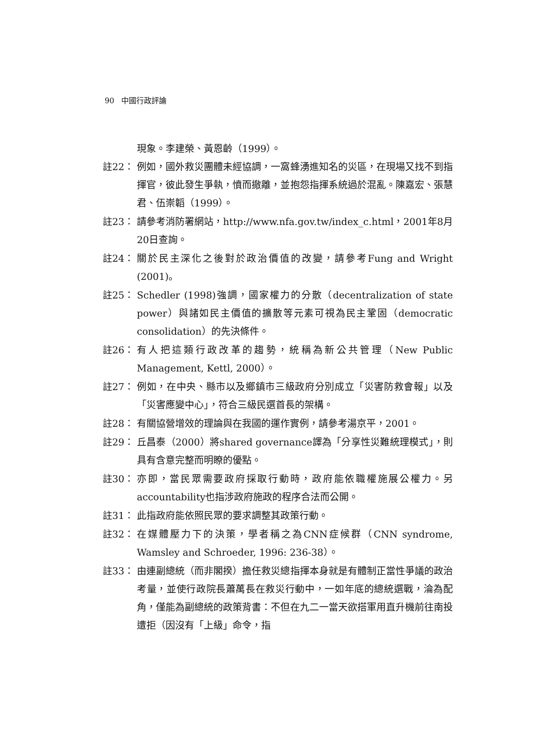90 中國行政評論
現象。李建榮、黃恩齡（1999）。
註22： 例如，國外救災團體未經協調，一窩蜂湧進知名的災區，在現場又找不到指揮官，彼此發生爭執，憤而撤離，並抱怨指揮系統過於混亂。陳嘉宏、張慧君、伍崇韜（1999）。
註23： 請參考消防署網站，http://www.nfa.gov.tw/index_c.html，2001年8月20日查詢。
註24： 關於民主深化之後對於政治價值的改變，請參考Fung and Wright (2001)。
註25： Schedler (1998)強調，國家權力的分散（decentralization of state power）與諸如民主價值的擴散等元素可視為民主鞏固（democratic consolidation）的先決條件。
註26： 有人把這類行政改革的趨勢，統稱為新公共管理（New Public Management, Kettl, 2000）。
註27： 例如，在中央、縣市以及鄉鎮市三級政府分別成立「災害防救會報」以及「災害應變中心」，符合三級民選首長的架構。
註28： 有關協營增效的理論與在我國的運作實例，請參考湯京平，2001。
註29： 丘昌泰（2000）將shared governance譯為「分享性災難統理模式」，則具有含意完整而明瞭的優點。
註30： 亦即，當民眾需要政府採取行動時，政府能依職權施展公權力。另accountability也指涉政府施政的程序合法而公開。
註31： 此指政府能依照民眾的要求調整其政策行動。
註32： 在媒體壓力下的決策，學者稱之為CNN症候群（CNN syndrome, Wamsley and Schroeder, 1996: 236-38）。
註33： 由連副總統（而非閣揆）擔任救災總指揮本身就是有體制正當性爭議的政治考量，並使行政院長蕭萬長在救災行動中，一如年底的總統選戰，淪為配角，僅能為副總統的政策背書：不但在九二一當天欲搭軍用直升機前往南投遭拒（因沒有「上級」命令，指